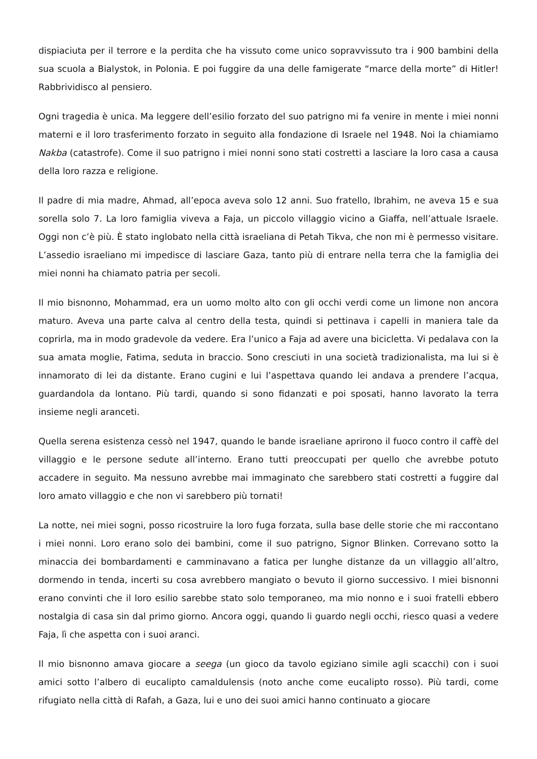dispiaciuta per il terrore e la perdita che ha vissuto come unico sopravvissuto tra i 900 bambini della sua scuola a Bialystok, in Polonia. E poi fuggire da una delle famigerate “marce della morte” di Hitler! Rabbrividisco al pensiero.
Ogni tragedia è unica. Ma leggere dell’esilio forzato del suo patrigno mi fa venire in mente i miei nonni materni e il loro trasferimento forzato in seguito alla fondazione di Israele nel 1948. Noi la chiamiamo Nakba (catastrofe). Come il suo patrigno i miei nonni sono stati costretti a lasciare la loro casa a causa della loro razza e religione.
Il padre di mia madre, Ahmad, all’epoca aveva solo 12 anni. Suo fratello, Ibrahim, ne aveva 15 e sua sorella solo 7. La loro famiglia viveva a Faja, un piccolo villaggio vicino a Giaffa, nell’attuale Israele. Oggi non c’è più. È stato inglobato nella città israeliana di Petah Tikva, che non mi è permesso visitare. L’assedio israeliano mi impedisce di lasciare Gaza, tanto più di entrare nella terra che la famiglia dei miei nonni ha chiamato patria per secoli.
Il mio bisnonno, Mohammad, era un uomo molto alto con gli occhi verdi come un limone non ancora maturo. Aveva una parte calva al centro della testa, quindi si pettinava i capelli in maniera tale da coprirla, ma in modo gradevole da vedere. Era l’unico a Faja ad avere una bicicletta. Vi pedalava con la sua amata moglie, Fatima, seduta in braccio. Sono cresciuti in una società tradizionalista, ma lui si è innamorato di lei da distante. Erano cugini e lui l’aspettava quando lei andava a prendere l’acqua, guardandola da lontano. Più tardi, quando si sono fidanzati e poi sposati, hanno lavorato la terra insieme negli aranceti.
Quella serena esistenza cessò nel 1947, quando le bande israeliane aprirono il fuoco contro il caffè del villaggio e le persone sedute all’interno. Erano tutti preoccupati per quello che avrebbe potuto accadere in seguito. Ma nessuno avrebbe mai immaginato che sarebbero stati costretti a fuggire dal loro amato villaggio e che non vi sarebbero più tornati!
La notte, nei miei sogni, posso ricostruire la loro fuga forzata, sulla base delle storie che mi raccontano i miei nonni. Loro erano solo dei bambini, come il suo patrigno, Signor Blinken. Correvano sotto la minaccia dei bombardamenti e camminavano a fatica per lunghe distanze da un villaggio all’altro, dormendo in tenda, incerti su cosa avrebbero mangiato o bevuto il giorno successivo. I miei bisnonni erano convinti che il loro esilio sarebbe stato solo temporaneo, ma mio nonno e i suoi fratelli ebbero nostalgia di casa sin dal primo giorno. Ancora oggi, quando li guardo negli occhi, riesco quasi a vedere Faja, lì che aspetta con i suoi aranci.
Il mio bisnonno amava giocare a seega (un gioco da tavolo egiziano simile agli scacchi) con i suoi amici sotto l’albero di eucalipto camaldulensis (noto anche come eucalipto rosso). Più tardi, come rifugiato nella città di Rafah, a Gaza, lui e uno dei suoi amici hanno continuato a giocare